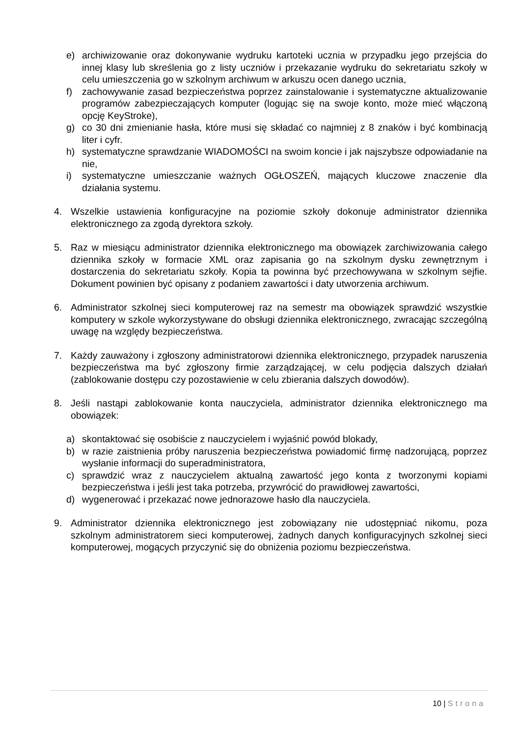e) archiwizowanie oraz dokonywanie wydruku kartoteki ucznia w przypadku jego przejścia do innej klasy lub skreślenia go z listy uczniów i przekazanie wydruku do sekretariatu szkoły w celu umieszczenia go w szkolnym archiwum w arkuszu ocen danego ucznia,
f) zachowywanie zasad bezpieczeństwa poprzez zainstalowanie i systematyczne aktualizowanie programów zabezpieczających komputer (logując się na swoje konto, może mieć włączoną opcję KeyStroke),
g) co 30 dni zmienianie hasła, które musi się składać co najmniej z 8 znaków i być kombinacją liter i cyfr.
h) systematyczne sprawdzanie WIADOMOŚCI na swoim koncie i jak najszybsze odpowiadanie na nie,
i) systematyczne umieszczanie ważnych OGŁOSZEŃ, mających kluczowe znaczenie dla działania systemu.
4. Wszelkie ustawienia konfiguracyjne na poziomie szkoły dokonuje administrator dziennika elektronicznego za zgodą dyrektora szkoły.
5. Raz w miesiącu administrator dziennika elektronicznego ma obowiązek zarchiwizowania całego dziennika szkoły w formacie XML oraz zapisania go na szkolnym dysku zewnętrznym i dostarczenia do sekretariatu szkoły. Kopia ta powinna być przechowywana w szkolnym sejfie. Dokument powinien być opisany z podaniem zawartości i daty utworzenia archiwum.
6. Administrator szkolnej sieci komputerowej raz na semestr ma obowiązek sprawdzić wszystkie komputery w szkole wykorzystywane do obsługi dziennika elektronicznego, zwracając szczególną uwagę na względy bezpieczeństwa.
7. Każdy zauważony i zgłoszony administratorowi dziennika elektronicznego, przypadek naruszenia bezpieczeństwa ma być zgłoszony firmie zarządzającej, w celu podjęcia dalszych działań (zablokowanie dostępu czy pozostawienie w celu zbierania dalszych dowodów).
8. Jeśli nastąpi zablokowanie konta nauczyciela, administrator dziennika elektronicznego ma obowiązek:
a) skontaktować się osobiście z nauczycielem i wyjaśnić powód blokady,
b) w razie zaistnienia próby naruszenia bezpieczeństwa powiadomić firmę nadzorującą, poprzez wysłanie informacji do superadministratora,
c) sprawdzić wraz z nauczycielem aktualną zawartość jego konta z tworzonymi kopiami bezpieczeństwa i jeśli jest taka potrzeba, przywrócić do prawidłowej zawartości,
d) wygenerować i przekazać nowe jednorazowe hasło dla nauczyciela.
9. Administrator dziennika elektronicznego jest zobowiązany nie udostępniać nikomu, poza szkolnym administratorem sieci komputerowej, żadnych danych konfiguracyjnych szkolnej sieci komputerowej, mogących przyczynić się do obniżenia poziomu bezpieczeństwa.
10 | Strona